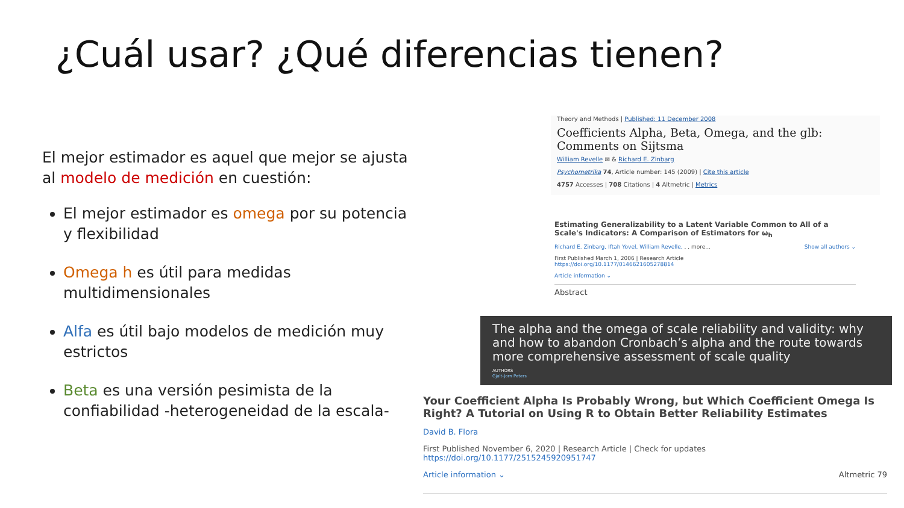¿Cuál usar? ¿Qué diferencias tienen?
El mejor estimador es aquel que mejor se ajusta al modelo de medición en cuestión:
El mejor estimador es omega por su potencia y flexibilidad
Omega h es útil para medidas multidimensionales
Alfa es útil bajo modelos de medición muy estrictos
Beta es una versión pesimista de la confiabilidad -heterogeneidad de la escala-
Theory and Methods | Published: 11 December 2008
Coefficients Alpha, Beta, Omega, and the glb: Comments on Sijtsma
William Revelle ✉ & Richard E. Zinbarg
Psychometrika 74, Article number: 145 (2009) | Cite this article
4757 Accesses | 708 Citations | 4 Altmetric | Metrics
Estimating Generalizability to a Latent Variable Common to All of a Scale's Indicators: A Comparison of Estimators for ω<sub>h</sub>
Richard E. Zinbarg, Iftah Yovel, William Revelle, , , more... Show all authors ⌄
First Published March 1, 2006 | Research Article
https://doi.org/10.1177/0146621605278814
Article information ⌄
Abstract
The alpha and the omega of scale reliability and validity: why and how to abandon Cronbach’s alpha and the route towards more comprehensive assessment of scale quality
AUTHORS
Gjalt-Jorn Peters
Your Coefficient Alpha Is Probably Wrong, but Which Coefficient Omega Is Right? A Tutorial on Using R to Obtain Better Reliability Estimates
David B. Flora
First Published November 6, 2020 | Research Article | Check for updates
https://doi.org/10.1177/2515245920951747
Article information ⌄ Altmetric 79